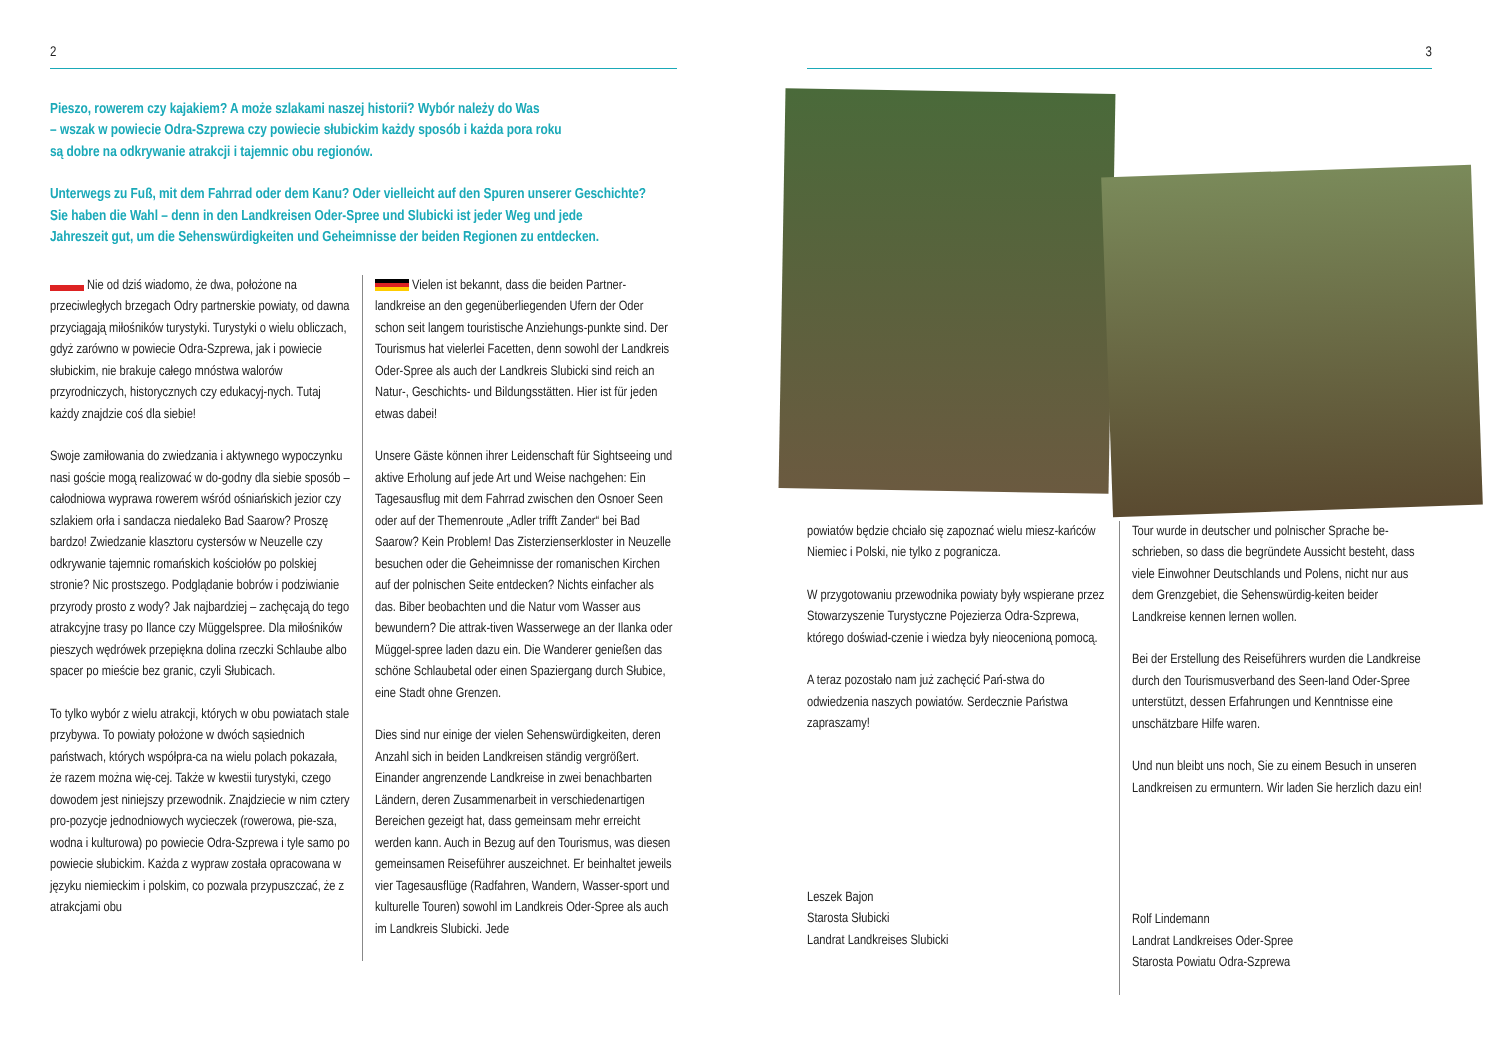2
Pieszo, rowerem czy kajakiem? A może szlakami naszej historii? Wybór należy do Was
– wszak w powiecie Odra-Szprewa czy powiecie słubickim każdy sposób i każda pora roku
są dobre na odkrywanie atrakcji i tajemnic obu regionów.
Unterwegs zu Fuß, mit dem Fahrrad oder dem Kanu? Oder vielleicht auf den Spuren unserer Geschichte?
Sie haben die Wahl – denn in den Landkreisen Oder-Spree und Slubicki ist jeder Weg und jede
Jahreszeit gut, um die Sehenswürdigkeiten und Geheimnisse der beiden Regionen zu entdecken.
Nie od dziś wiadomo, że dwa, położone na przeciwległych brzegach Odry partnerskie powiaty, od dawna przyciągają miłośników turystyki. Turystyki o wielu obliczach, gdyż zarówno w powiecie Odra-Szprewa, jak i powiecie słubickim, nie brakuje całego mnóstwa walorów przyrodniczych, historycznych czy edukacyj-nych. Tutaj każdy znajdzie coś dla siebie!
Swoje zamiłowania do zwiedzania i aktywnego wypoczynku nasi goście mogą realizować w do-godny dla siebie sposób – całodniowa wyprawa rowerem wśród ośniańskich jezior czy szlakiem orła i sandacza niedaleko Bad Saarow? Proszę bardzo! Zwiedzanie klasztoru cystersów w Neuzelle czy odkrywanie tajemnic romańskich kościołów po polskiej stronie? Nic prostszego. Podglądanie bobrów i podziwianie przyrody prosto z wody? Jak najbardziej – zachęcają do tego atrakcyjne trasy po Ilance czy Müggelspree. Dla miłośników pieszych wędrówek przepiękna dolina rzeczki Schlaube albo spacer po mieście bez granic, czyli Słubicach.
To tylko wybór z wielu atrakcji, których w obu powiatach stale przybywa. To powiaty położone w dwóch sąsiednich państwach, których współpra-ca na wielu polach pokazała, że razem można wię-cej. Także w kwestii turystyki, czego dowodem jest niniejszy przewodnik. Znajdziecie w nim cztery pro-pozycje jednodniowych wycieczek (rowerowa, pie-sza, wodna i kulturowa) po powiecie Odra-Szprewa i tyle samo po powiecie słubickim. Każda z wypraw została opracowana w języku niemieckim i polskim, co pozwala przypuszczać, że z atrakcjami obu
Vielen ist bekannt, dass die beiden Partner-landkreise an den gegenüberliegenden Ufern der Oder schon seit langem touristische Anziehungs-punkte sind. Der Tourismus hat vielerlei Facetten, denn sowohl der Landkreis Oder-Spree als auch der Landkreis Slubicki sind reich an Natur-, Geschichts- und Bildungsstätten. Hier ist für jeden etwas dabei!
Unsere Gäste können ihrer Leidenschaft für Sightseeing und aktive Erholung auf jede Art und Weise nachgehen: Ein Tagesausflug mit dem Fahrrad zwischen den Osnoer Seen oder auf der Themenroute „Adler trifft Zander“ bei Bad Saarow? Kein Problem! Das Zisterzienserkloster in Neuzelle besuchen oder die Geheimnisse der romanischen Kirchen auf der polnischen Seite entdecken? Nichts einfacher als das. Biber beobachten und die Natur vom Wasser aus bewundern? Die attrak-tiven Wasserwege an der Ilanka oder Müggel-spree laden dazu ein. Die Wanderer genießen das schöne Schlaubetal oder einen Spaziergang durch Słubice, eine Stadt ohne Grenzen.
Dies sind nur einige der vielen Sehenswürdigkeiten, deren Anzahl sich in beiden Landkreisen ständig vergrößert. Einander angrenzende Landkreise in zwei benachbarten Ländern, deren Zusammenarbeit in verschiedenartigen Bereichen gezeigt hat, dass gemeinsam mehr erreicht werden kann. Auch in Bezug auf den Tourismus, was diesen gemeinsamen Reiseführer auszeichnet. Er beinhaltet jeweils vier Tagesausflüge (Radfahren, Wandern, Wasser-sport und kulturelle Touren) sowohl im Landkreis Oder-Spree als auch im Landkreis Slubicki. Jede
3
powiatów będzie chciało się zapoznać wielu miesz-kańców Niemiec i Polski, nie tylko z pogranicza.
W przygotowaniu przewodnika powiaty były wspierane przez Stowarzyszenie Turystyczne Pojezierza Odra-Szprewa, którego doświad-czenie i wiedza były nieocenioną pomocą.
A teraz pozostało nam już zachęcić Pań-stwa do odwiedzenia naszych powiatów. Serdecznie Państwa zapraszamy!
Leszek Bajon
Starosta Słubicki
Landrat Landkreises Slubicki
Tour wurde in deutscher und polnischer Sprache be-schrieben, so dass die begründete Aussicht besteht, dass viele Einwohner Deutschlands und Polens, nicht nur aus dem Grenzgebiet, die Sehenswürdig-keiten beider Landkreise kennen lernen wollen.
Bei der Erstellung des Reiseführers wurden die Landkreise durch den Tourismusverband des Seen-land Oder-Spree unterstützt, dessen Erfahrungen und Kenntnisse eine unschätzbare Hilfe waren.
Und nun bleibt uns noch, Sie zu einem Besuch in unseren Landkreisen zu ermuntern. Wir laden Sie herzlich dazu ein!
Rolf Lindemann
Landrat Landkreises Oder-Spree
Starosta Powiatu Odra-Szprewa